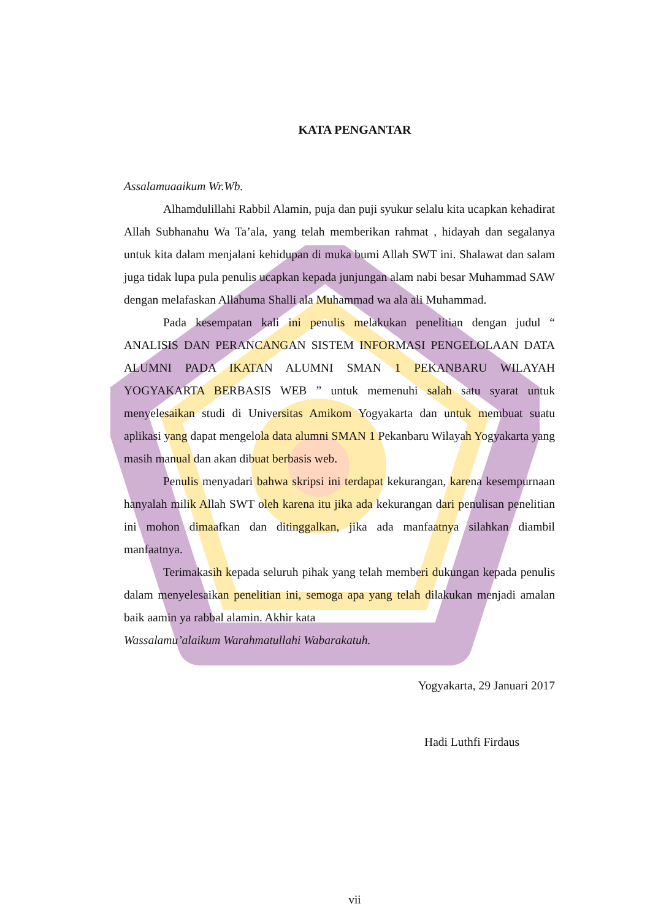KATA PENGANTAR
Assalamuaaikum Wr.Wb.
Alhamdulillahi Rabbil Alamin, puja dan puji syukur selalu kita ucapkan kehadirat Allah Subhanahu Wa Ta’ala, yang telah memberikan rahmat , hidayah dan segalanya untuk kita dalam menjalani kehidupan di muka bumi Allah SWT ini. Shalawat dan salam juga tidak lupa pula penulis ucapkan kepada junjungan alam nabi besar Muhammad SAW dengan melafaskan Allahuma Shalli ala Muhammad wa ala ali Muhammad.
Pada kesempatan kali ini penulis melakukan penelitian dengan judul “ ANALISIS DAN PERANCANGAN SISTEM INFORMASI PENGELOLAAN DATA ALUMNI PADA IKATAN ALUMNI SMAN 1 PEKANBARU WILAYAH YOGYAKARTA BERBASIS WEB ” untuk memenuhi salah satu syarat untuk menyelesaikan studi di Universitas Amikom Yogyakarta dan untuk membuat suatu aplikasi yang dapat mengelola data alumni SMAN 1 Pekanbaru Wilayah Yogyakarta yang masih manual dan akan dibuat berbasis web.
Penulis menyadari bahwa skripsi ini terdapat kekurangan, karena kesempurnaan hanyalah milik Allah SWT oleh karena itu jika ada kekurangan dari penulisan penelitian ini mohon dimaafkan dan ditinggalkan, jika ada manfaatnya silahkan diambil manfaatnya.
Terimakasih kepada seluruh pihak yang telah memberi dukungan kepada penulis dalam menyelesaikan penelitian ini, semoga apa yang telah dilakukan menjadi amalan baik aamin ya rabbal alamin. Akhir kata
Wassalamu’alaikum Warahmatullahi Wabarakatuh.
Yogyakarta, 29 Januari 2017
Hadi Luthfi Firdaus
vii